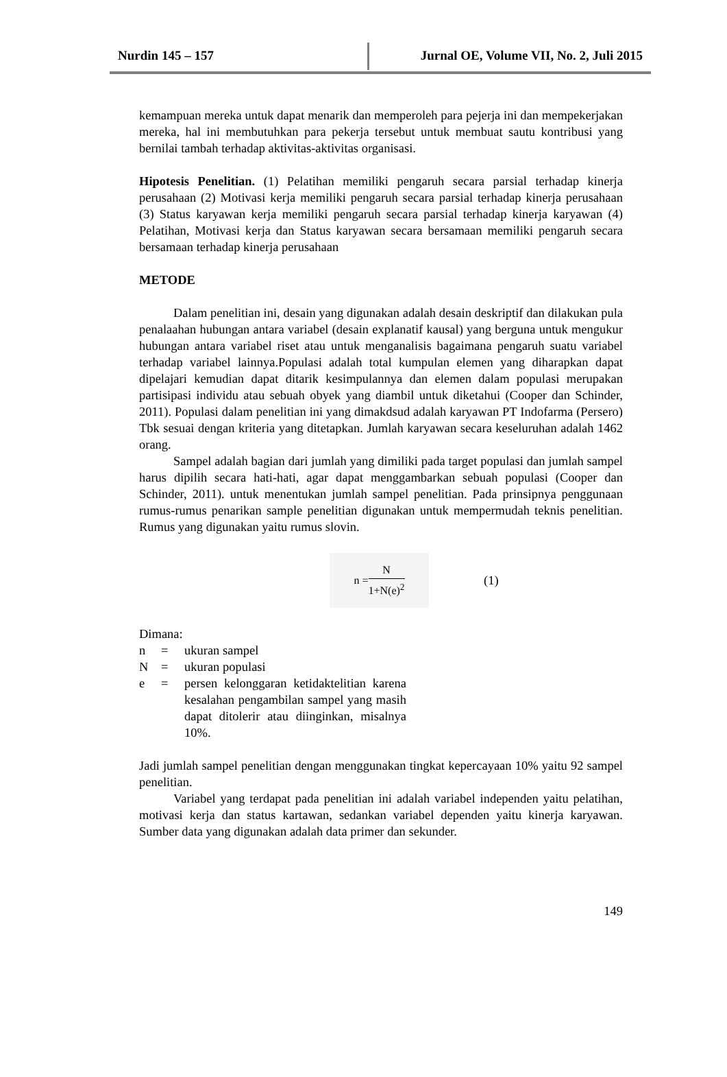Nurdin 145 – 157 Jurnal OE, Volume VII, No. 2, Juli 2015
kemampuan mereka untuk dapat menarik dan memperoleh para pejerja ini dan mempekerjakan mereka, hal ini membutuhkan para pekerja tersebut untuk membuat sautu kontribusi yang bernilai tambah terhadap aktivitas-aktivitas organisasi.
Hipotesis Penelitian. (1) Pelatihan memiliki pengaruh secara parsial terhadap kinerja perusahaan (2) Motivasi kerja memiliki pengaruh secara parsial terhadap kinerja perusahaan (3) Status karyawan kerja memiliki pengaruh secara parsial terhadap kinerja karyawan (4) Pelatihan, Motivasi kerja dan Status karyawan secara bersamaan memiliki pengaruh secara bersamaan terhadap kinerja perusahaan
METODE
Dalam penelitian ini, desain yang digunakan adalah desain deskriptif dan dilakukan pula penalaahan hubungan antara variabel (desain explanatif kausal) yang berguna untuk mengukur hubungan antara variabel riset atau untuk menganalisis bagaimana pengaruh suatu variabel terhadap variabel lainnya.Populasi adalah total kumpulan elemen yang diharapkan dapat dipelajari kemudian dapat ditarik kesimpulannya dan elemen dalam populasi merupakan partisipasi individu atau sebuah obyek yang diambil untuk diketahui (Cooper dan Schinder, 2011). Populasi dalam penelitian ini yang dimakdsud adalah karyawan PT Indofarma (Persero) Tbk sesuai dengan kriteria yang ditetapkan. Jumlah karyawan secara keseluruhan adalah 1462 orang.
Sampel adalah bagian dari jumlah yang dimiliki pada target populasi dan jumlah sampel harus dipilih secara hati-hati, agar dapat menggambarkan sebuah populasi (Cooper dan Schinder, 2011). untuk menentukan jumlah sampel penelitian. Pada prinsipnya penggunaan rumus-rumus penarikan sample penelitian digunakan untuk mempermudah teknis penelitian. Rumus yang digunakan yaitu rumus slovin.
n = N 1+N(e)<sup>2</sup>
(1)
Dimana:
| n | = | ukuran sampel |
| N | = | ukuran populasi |
| e | = | persen kelonggaran ketidaktelitian karena kesalahan pengambilan sampel yang masih dapat ditolerir atau diinginkan, misalnya 10%. |
Jadi jumlah sampel penelitian dengan menggunakan tingkat kepercayaan 10% yaitu 92 sampel penelitian.
Variabel yang terdapat pada penelitian ini adalah variabel independen yaitu pelatihan, motivasi kerja dan status kartawan, sedankan variabel dependen yaitu kinerja karyawan. Sumber data yang digunakan adalah data primer dan sekunder.
149